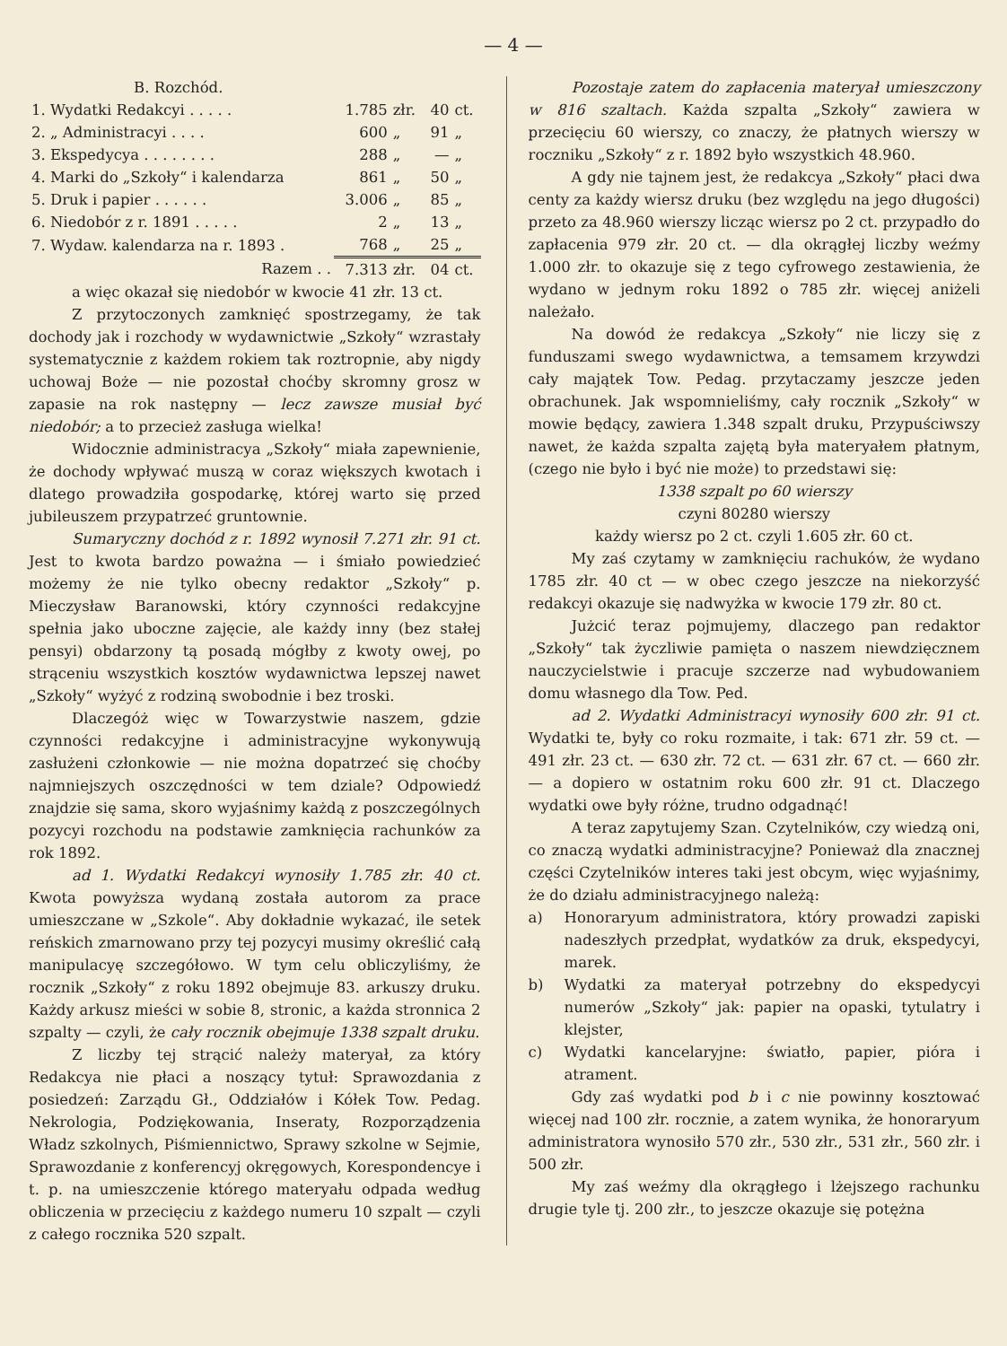— 4 —
B. Rozchód.
| 1. Wydatki Redakcyi . . . . . | 1.785 | złr. | 40 | ct. |
| 2. „ Administracyi . . . . | 600 | „ | 91 | „ |
| 3. Ekspedycya . . . . . . . . | 288 | „ | — | „ |
| 4. Marki do „Szkoły“ i kalendarza | 861 | „ | 50 | „ |
| 5. Druk i papier . . . . . . | 3.006 | „ | 85 | „ |
| 6. Niedobór z r. 1891 . . . . . | 2 | „ | 13 | „ |
| 7. Wydaw. kalendarza na r. 1893 . | 768 | „ | 25 | „ |
| Razem . . | 7.313 | złr. | 04 | ct. |
a więc okazał się niedobór w kwocie 41 złr. 13 ct.
Z przytoczonych zamknięć spostrzegamy, że tak dochody jak i rozchody w wydawnictwie „Szkoły“ wzrastały systematycznie z każdem rokiem tak roztropnie, aby nigdy uchowaj Boże — nie pozostał choćby skromny grosz w zapasie na rok następny — lecz zawsze musiał być niedobór; a to przecież zasługa wielka!
Widocznie administracya „Szkoły“ miała zapewnienie, że dochody wpływać muszą w coraz większych kwotach i dlatego prowadziła gospodarkę, której warto się przed jubileuszem przypatrzeć gruntownie.
Sumaryczny dochód z r. 1892 wynosił 7.271 złr. 91 ct. Jest to kwota bardzo poważna — i śmiało powiedzieć możemy że nie tylko obecny redaktor „Szkoły“ p. Mieczysław Baranowski, który czynności redakcyjne spełnia jako uboczne zajęcie, ale każdy inny (bez stałej pensyi) obdarzony tą posadą mógłby z kwoty owej, po strąceniu wszystkich kosztów wydawnictwa lepszej nawet „Szkoły“ wyżyć z rodziną swobodnie i bez troski.
Dlaczegóż więc w Towarzystwie naszem, gdzie czynności redakcyjne i administracyjne wykonywują zasłużeni członkowie — nie można dopatrzeć się choćby najmniejszych oszczędności w tem dziale? Odpowiedź znajdzie się sama, skoro wyjaśnimy każdą z poszczególnych pozycyi rozchodu na podstawie zamknięcia rachunków za rok 1892.
ad 1. Wydatki Redakcyi wynosiły 1.785 złr. 40 ct. Kwota powyższa wydaną została autorom za prace umieszczane w „Szkole“. Aby dokładnie wykazać, ile setek reńskich zmarnowano przy tej pozycyi musimy określić całą manipulacyę szczegółowo. W tym celu obliczyliśmy, że rocznik „Szkoły“ z roku 1892 obejmuje 83. arkuszy druku. Każdy arkusz mieści w sobie 8, stronic, a każda stronnica 2 szpalty — czyli, że cały rocznik obejmuje 1338 szpalt druku.
Z liczby tej strącić należy materyał, za który Redakcya nie płaci a noszący tytuł: Sprawozdania z posiedzeń: Zarządu Gł., Oddziałów i Kółek Tow. Pedag. Nekrologia, Podziękowania, Inseraty, Rozporządzenia Władz szkolnych, Piśmiennictwo, Sprawy szkolne w Sejmie, Sprawozdanie z konferencyj okręgowych, Korespondencye i t. p. na umieszczenie którego materyału odpada według obliczenia w przecięciu z każdego numeru 10 szpalt — czyli z całego rocznika 520 szpalt.
Pozostaje zatem do zapłacenia materyał umieszczony w 816 szaltach. Każda szpalta „Szkoły“ zawiera w przecięciu 60 wierszy, co znaczy, że płatnych wierszy w roczniku „Szkoły“ z r. 1892 było wszystkich 48.960.
A gdy nie tajnem jest, że redakcya „Szkoły“ płaci dwa centy za każdy wiersz druku (bez względu na jego długości) przeto za 48.960 wierszy licząc wiersz po 2 ct. przypadło do zapłacenia 979 złr. 20 ct. — dla okrągłej liczby weźmy 1.000 złr. to okazuje się z tego cyfrowego zestawienia, że wydano w jednym roku 1892 o 785 złr. więcej aniżeli należało.
Na dowód że redakcya „Szkoły“ nie liczy się z funduszami swego wydawnictwa, a temsamem krzywdzi cały majątek Tow. Pedag. przytaczamy jeszcze jeden obrachunek. Jak wspomnieliśmy, cały rocznik „Szkoły“ w mowie będący, zawiera 1.348 szpalt druku, Przypuściwszy nawet, że każda szpalta zajętą była materyałem płatnym, (czego nie było i być nie może) to przedstawi się:
1338 szpalt po 60 wierszy
czyni 80280 wierszy
każdy wiersz po 2 ct. czyli 1.605 złr. 60 ct.
My zaś czytamy w zamknięciu rachuków, że wydano 1785 złr. 40 ct — w obec czego jeszcze na niekorzyść redakcyi okazuje się nadwyżka w kwocie 179 złr. 80 ct.
Jużcić teraz pojmujemy, dlaczego pan redaktor „Szkoły“ tak życzliwie pamięta o naszem niewdzięcznem nauczycielstwie i pracuje szczerze nad wybudowaniem domu własnego dla Tow. Ped.
ad 2. Wydatki Administracyi wynosiły 600 złr. 91 ct. Wydatki te, były co roku rozmaite, i tak: 671 złr. 59 ct. — 491 złr. 23 ct. — 630 złr. 72 ct. — 631 złr. 67 ct. — 660 złr. — a dopiero w ostatnim roku 600 złr. 91 ct. Dlaczego wydatki owe były różne, trudno odgadnąć!
A teraz zapytujemy Szan. Czytelników, czy wiedzą oni, co znaczą wydatki administracyjne? Ponieważ dla znacznej części Czytelników interes taki jest obcym, więc wyjaśnimy, że do działu administracyjnego należą:
a) Honoraryum administratora, który prowadzi zapiski nadeszłych przedpłat, wydatków za druk, ekspedycyi, marek.
b) Wydatki za materyał potrzebny do ekspedycyi numerów „Szkoły“ jak: papier na opaski, tytulatry i klejster,
c) Wydatki kancelaryjne: światło, papier, pióra i atrament.
Gdy zaś wydatki pod b i c nie powinny kosztować więcej nad 100 złr. rocznie, a zatem wynika, że honoraryum administratora wynosiło 570 złr., 530 złr., 531 złr., 560 złr. i 500 złr.
My zaś weźmy dla okrągłego i lżejszego rachunku drugie tyle tj. 200 złr., to jeszcze okazuje się potężna